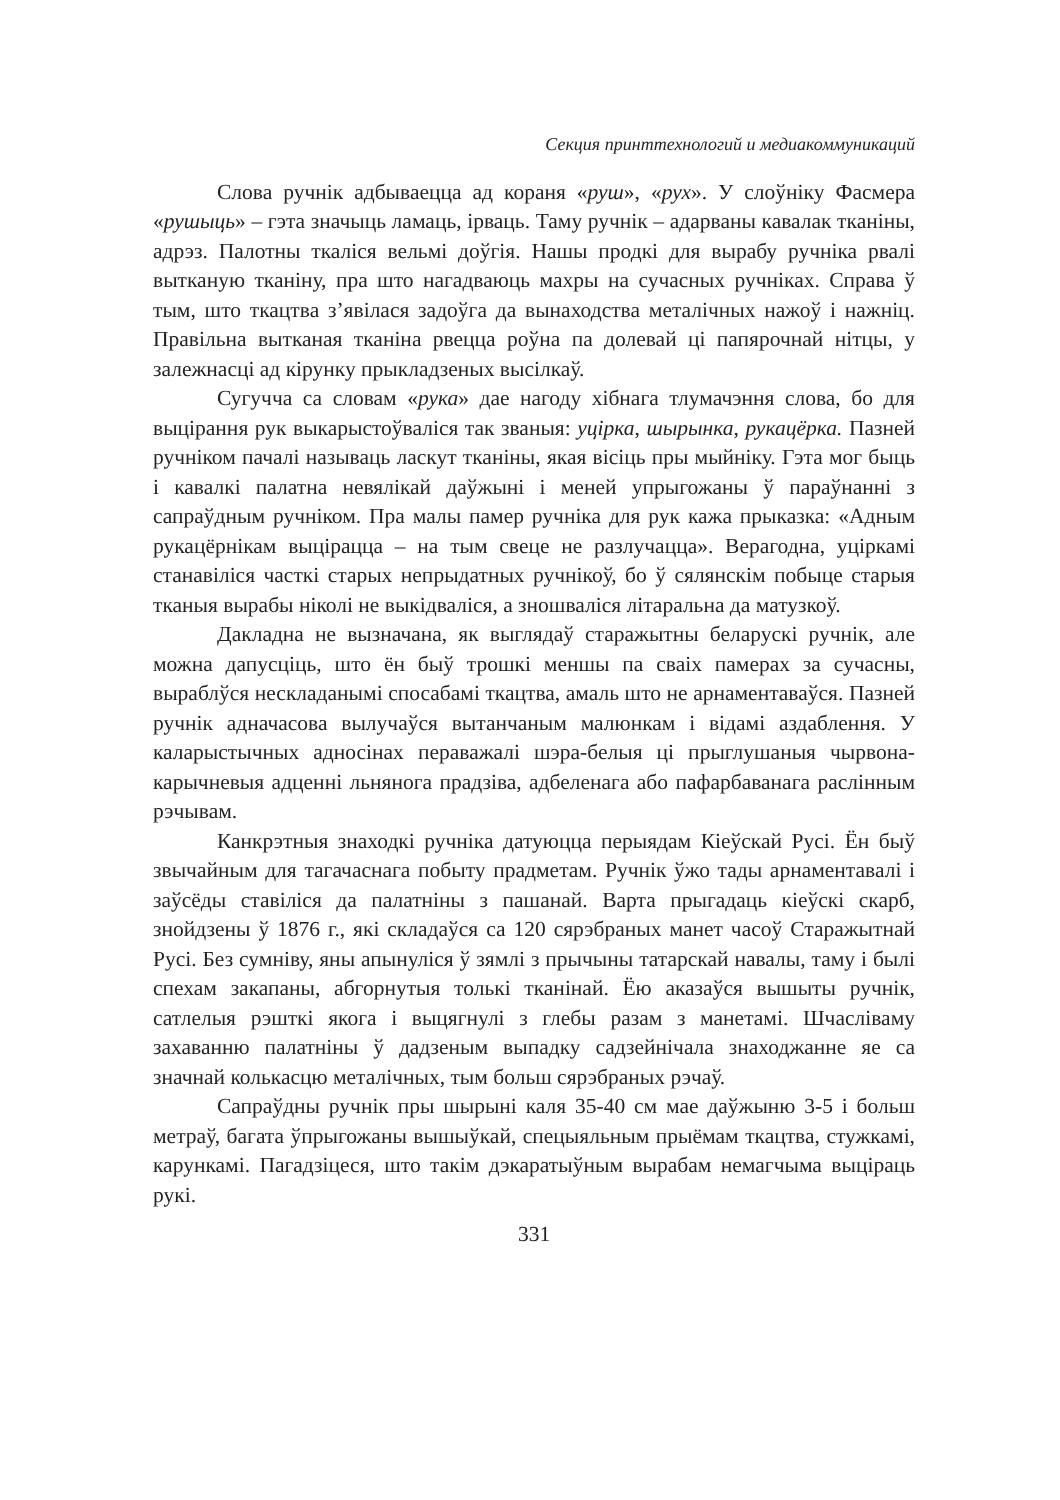Секция принттехнологий и медиакоммуникаций
Слова ручнік адбываецца ад кораня «руш», «рух». У слоўніку Фасмера «рушыць» – гэта значыць ламаць, ірваць. Таму ручнік – адарваны кавалак тканіны, адрэз. Палотны ткаліся вельмі доўгія. Нашы продкі для вырабу ручніка рвалі вытканую тканіну, пра што нагадваюць махры на сучасных ручніках. Справа ў тым, што ткацтва з’явілася задоўга да вынаходства металічных нажоў і нажніц. Правільна вытканая тканіна рвецца роўна па долевай ці папярочнай нітцы, у залежнасці ад кірунку прыкладзеных высілкаў.
Сугучча са словам «рука» дае нагоду хібнага тлумачэння слова, бо для выцірання рук выкарыстоўваліся так званыя: уцірка, шырынка, рукацёрка. Пазней ручніком пачалі называць ласкут тканіны, якая вісіць пры мыйніку. Гэта мог быць і кавалкі палатна невялікай даўжыні і меней упрыгожаны ў параўнанні з сапраўдным ручніком. Пра малы памер ручніка для рук кажа прыказка: «Адным рукацёрнікам выцірацца – на тым свеце не разлучацца». Верагодна, уціркамі станавіліся часткі старых непрыдатных ручнікоў, бо ў сялянскім побыце старыя тканыя вырабы ніколі не выкідваліся, а зношваліся літаральна да матузкоў.
Дакладна не вызначана, як выглядаў старажытны беларускі ручнік, але можна дапусціць, што ён быў трошкі меншы па сваіх памерах за сучасны, выраблўся нескладанымі спосабамі ткацтва, амаль што не арнаментаваўся. Пазней ручнік адначасова вылучаўся вытанчаным малюнкам і відамі аздаблення. У каларыстычных адносінах пераважалі шэра-белыя ці прыглушаныя чырвона-карычневыя адценні льнянога прадзіва, адбеленага або пафарбаванага раслінным рэчывам.
Канкрэтныя знаходкі ручніка датуюцца перыядам Кіеўскай Русі. Ён быў звычайным для тагачаснага побыту прадметам. Ручнік ўжо тады арнаментавалі і заўсёды ставіліся да палатніны з пашанай. Варта прыгадаць кіеўскі скарб, знойдзены ў 1876 г., які складаўся са 120 сярэбраных манет часоў Старажытнай Русі. Без сумніву, яны апынуліся ў зямлі з прычыны татарскай навалы, таму і былі спехам закапаны, абгорнутыя толькі тканінай. Ёю аказаўся вышыты ручнік, сатлелыя рэшткі якога і выцягнулі з глебы разам з манетамі. Шчасліваму захаванню палатніны ў дадзеным выпадку садзейнічала знаходжанне яе са значнай колькасцю металічных, тым больш сярэбраных рэчаў.
Сапраўдны ручнік пры шырыні каля 35-40 см мае даўжыню 3-5 і больш метраў, багата ўпрыгожаны вышыўкай, спецыяльным прыёмам ткацтва, стужкамі, карункамі. Пагадзіцеся, што такім дэкаратыўным вырабам немагчыма выціраць рукі.
331